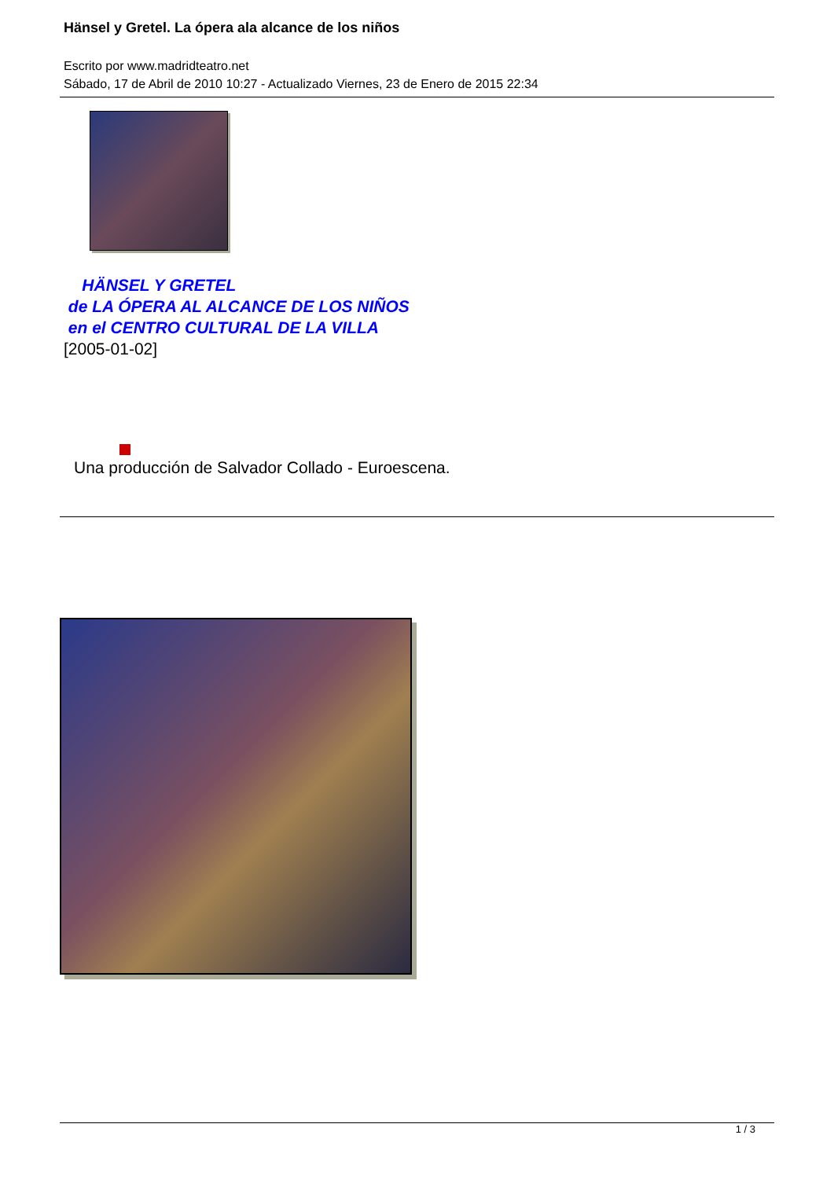Hänsel y Gretel. La ópera ala alcance de los niños
Escrito por www.madridteatro.net
Sábado, 17 de Abril de 2010 10:27 - Actualizado Viernes, 23 de Enero de 2015 22:34
HÄNSEL Y GRETEL
de LA ÓPERA AL ALCANCE DE LOS NIÑOS
en el CENTRO CULTURAL DE LA VILLA
[2005-01-02]
Una producción de Salvador Collado - Euroescena.
1 / 3